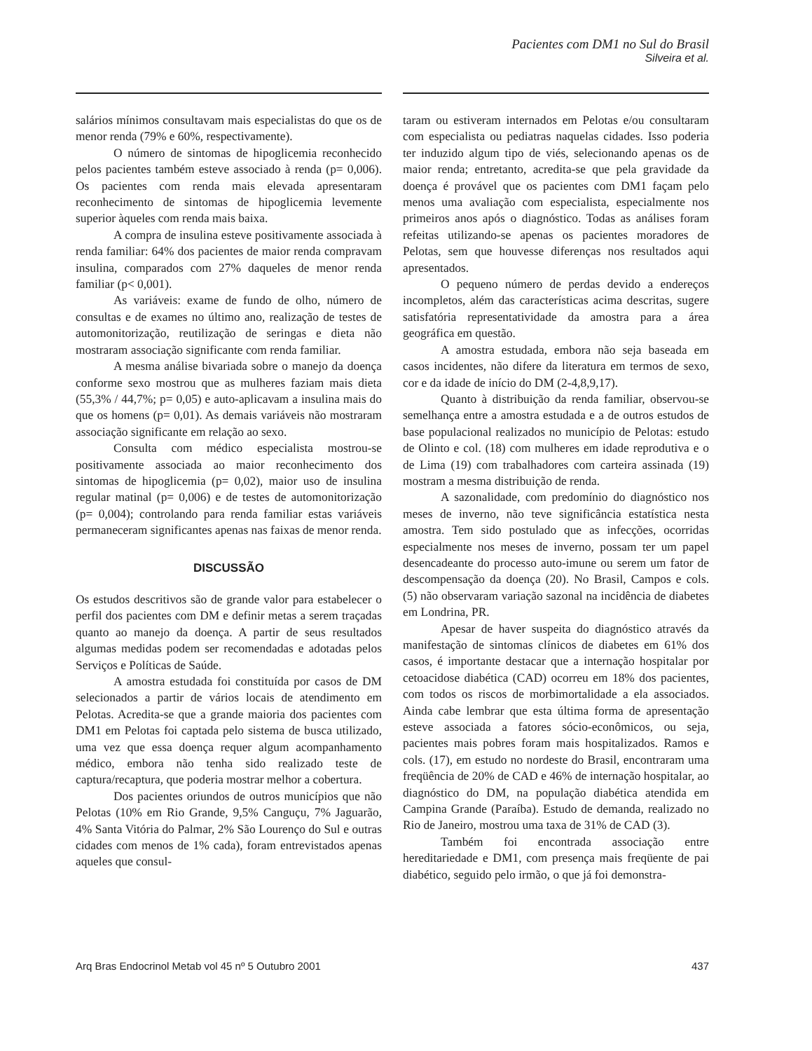Pacientes com DM1 no Sul do Brasil
Silveira et al.
salários mínimos consultavam mais especialistas do que os de menor renda (79% e 60%, respectivamente).
O número de sintomas de hipoglicemia reconhecido pelos pacientes também esteve associado à renda (p= 0,006). Os pacientes com renda mais elevada apresentaram reconhecimento de sintomas de hipoglicemia levemente superior àqueles com renda mais baixa.
A compra de insulina esteve positivamente associada à renda familiar: 64% dos pacientes de maior renda compravam insulina, comparados com 27% daqueles de menor renda familiar (p< 0,001).
As variáveis: exame de fundo de olho, número de consultas e de exames no último ano, realização de testes de automonitorização, reutilização de seringas e dieta não mostraram associação significante com renda familiar.
A mesma análise bivariada sobre o manejo da doença conforme sexo mostrou que as mulheres faziam mais dieta (55,3% / 44,7%; p= 0,05) e auto-aplicavam a insulina mais do que os homens (p= 0,01). As demais variáveis não mostraram associação significante em relação ao sexo.
Consulta com médico especialista mostrou-se positivamente associada ao maior reconhecimento dos sintomas de hipoglicemia (p= 0,02), maior uso de insulina regular matinal (p= 0,006) e de testes de automonitorização (p= 0,004); controlando para renda familiar estas variáveis permaneceram significantes apenas nas faixas de menor renda.
DISCUSSÃO
Os estudos descritivos são de grande valor para estabelecer o perfil dos pacientes com DM e definir metas a serem traçadas quanto ao manejo da doença. A partir de seus resultados algumas medidas podem ser recomendadas e adotadas pelos Serviços e Políticas de Saúde.
A amostra estudada foi constituída por casos de DM selecionados a partir de vários locais de atendimento em Pelotas. Acredita-se que a grande maioria dos pacientes com DM1 em Pelotas foi captada pelo sistema de busca utilizado, uma vez que essa doença requer algum acompanhamento médico, embora não tenha sido realizado teste de captura/recaptura, que poderia mostrar melhor a cobertura.
Dos pacientes oriundos de outros municípios que não Pelotas (10% em Rio Grande, 9,5% Canguçu, 7% Jaguarão, 4% Santa Vitória do Palmar, 2% São Lourenço do Sul e outras cidades com menos de 1% cada), foram entrevistados apenas aqueles que consul-
taram ou estiveram internados em Pelotas e/ou consultaram com especialista ou pediatras naquelas cidades. Isso poderia ter induzido algum tipo de viés, selecionando apenas os de maior renda; entretanto, acredita-se que pela gravidade da doença é provável que os pacientes com DM1 façam pelo menos uma avaliação com especialista, especialmente nos primeiros anos após o diagnóstico. Todas as análises foram refeitas utilizando-se apenas os pacientes moradores de Pelotas, sem que houvesse diferenças nos resultados aqui apresentados.
O pequeno número de perdas devido a endereços incompletos, além das características acima descritas, sugere satisfatória representatividade da amostra para a área geográfica em questão.
A amostra estudada, embora não seja baseada em casos incidentes, não difere da literatura em termos de sexo, cor e da idade de início do DM (2-4,8,9,17).
Quanto à distribuição da renda familiar, observou-se semelhança entre a amostra estudada e a de outros estudos de base populacional realizados no município de Pelotas: estudo de Olinto e col. (18) com mulheres em idade reprodutiva e o de Lima (19) com trabalhadores com carteira assinada (19) mostram a mesma distribuição de renda.
A sazonalidade, com predomínio do diagnóstico nos meses de inverno, não teve significância estatística nesta amostra. Tem sido postulado que as infecções, ocorridas especialmente nos meses de inverno, possam ter um papel desencadeante do processo auto-imune ou serem um fator de descompensação da doença (20). No Brasil, Campos e cols. (5) não observaram variação sazonal na incidência de diabetes em Londrina, PR.
Apesar de haver suspeita do diagnóstico através da manifestação de sintomas clínicos de diabetes em 61% dos casos, é importante destacar que a internação hospitalar por cetoacidose diabética (CAD) ocorreu em 18% dos pacientes, com todos os riscos de morbimortalidade a ela associados. Ainda cabe lembrar que esta última forma de apresentação esteve associada a fatores sócio-econômicos, ou seja, pacientes mais pobres foram mais hospitalizados. Ramos e cols. (17), em estudo no nordeste do Brasil, encontraram uma freqüência de 20% de CAD e 46% de internação hospitalar, ao diagnóstico do DM, na população diabética atendida em Campina Grande (Paraíba). Estudo de demanda, realizado no Rio de Janeiro, mostrou uma taxa de 31% de CAD (3).
Também foi encontrada associação entre hereditariedade e DM1, com presença mais freqüente de pai diabético, seguido pelo irmão, o que já foi demonstra-
Arq Bras Endocrinol Metab vol 45 nº 5 Outubro 2001 437